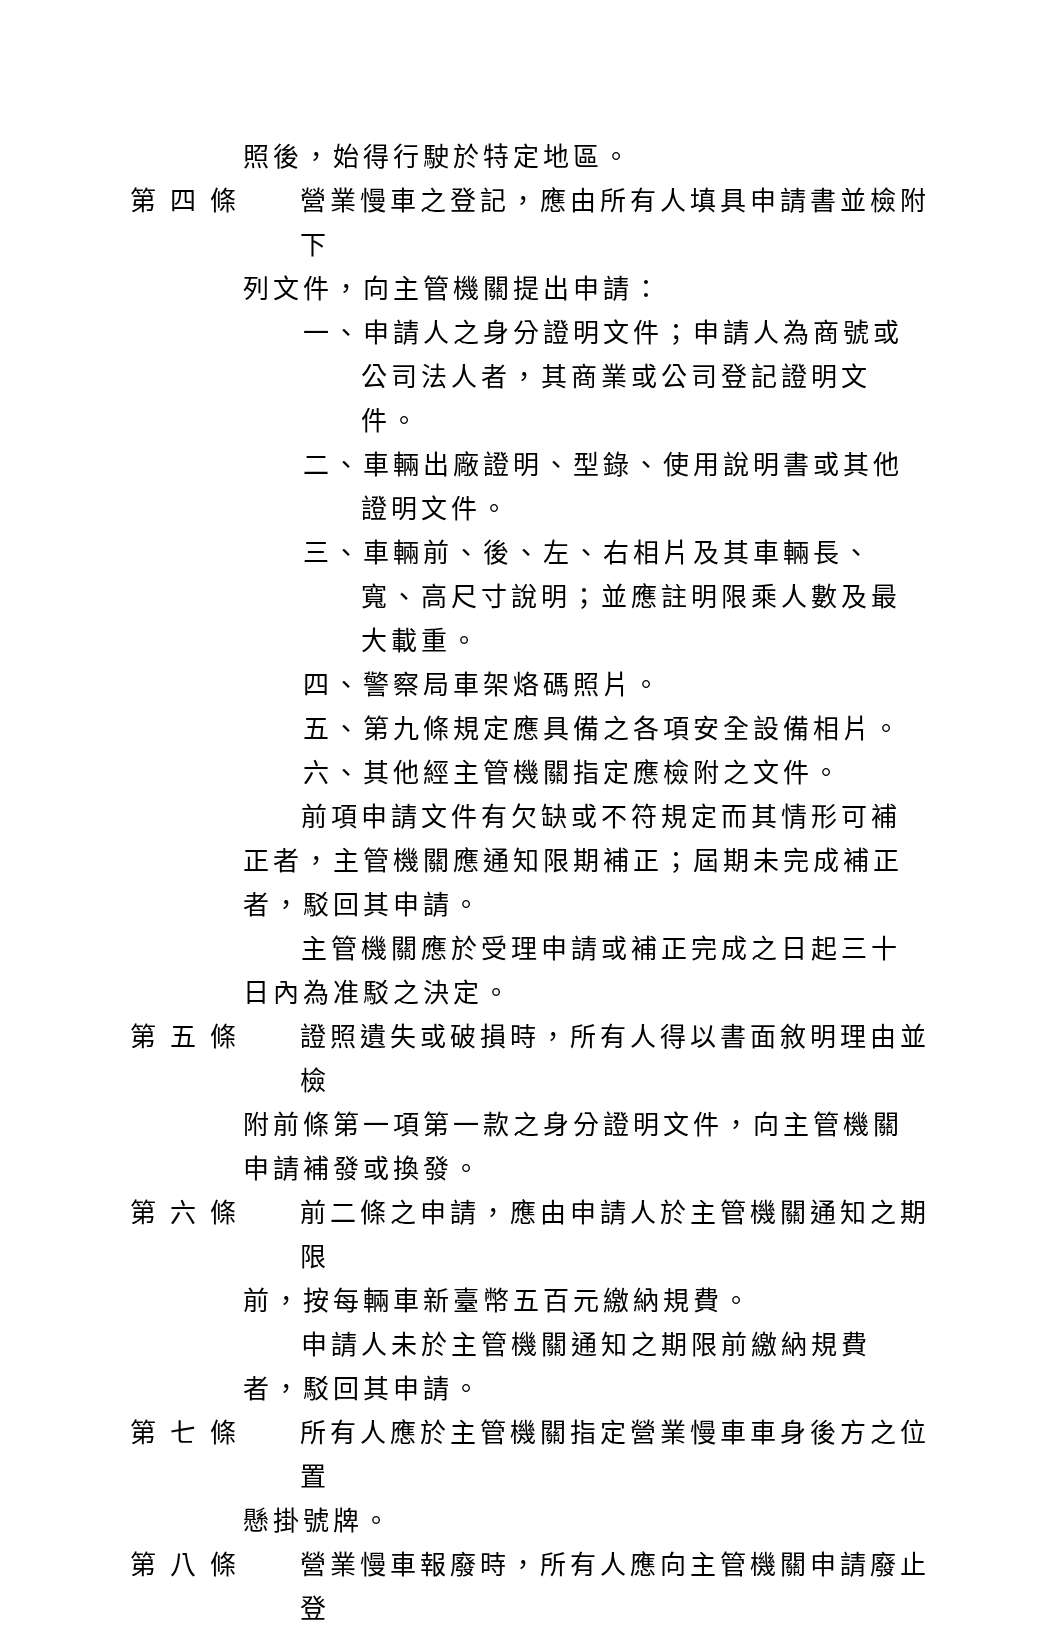照後，始得行駛於特定地區。
第四條 營業慢車之登記，應由所有人填具申請書並檢附下
列文件，向主管機關提出申請：
一、申請人之身分證明文件；申請人為商號或公司法人者，其商業或公司登記證明文件。
二、車輛出廠證明、型錄、使用說明書或其他證明文件。
三、車輛前、後、左、右相片及其車輛長、寬、高尺寸說明；並應註明限乘人數及最大載重。
四、警察局車架烙碼照片。
五、第九條規定應具備之各項安全設備相片。
六、其他經主管機關指定應檢附之文件。
前項申請文件有欠缺或不符規定而其情形可補正者，主管機關應通知限期補正；屆期未完成補正者，駁回其申請。
主管機關應於受理申請或補正完成之日起三十日內為准駁之決定。
第五條 證照遺失或破損時，所有人得以書面敘明理由並檢
附前條第一項第一款之身分證明文件，向主管機關申請補發或換發。
第六條 前二條之申請，應由申請人於主管機關通知之期限
前，按每輛車新臺幣五百元繳納規費。
申請人未於主管機關通知之期限前繳納規費者，駁回其申請。
第七條 所有人應於主管機關指定營業慢車車身後方之位置
懸掛號牌。
第八條 營業慢車報廢時，所有人應向主管機關申請廢止登